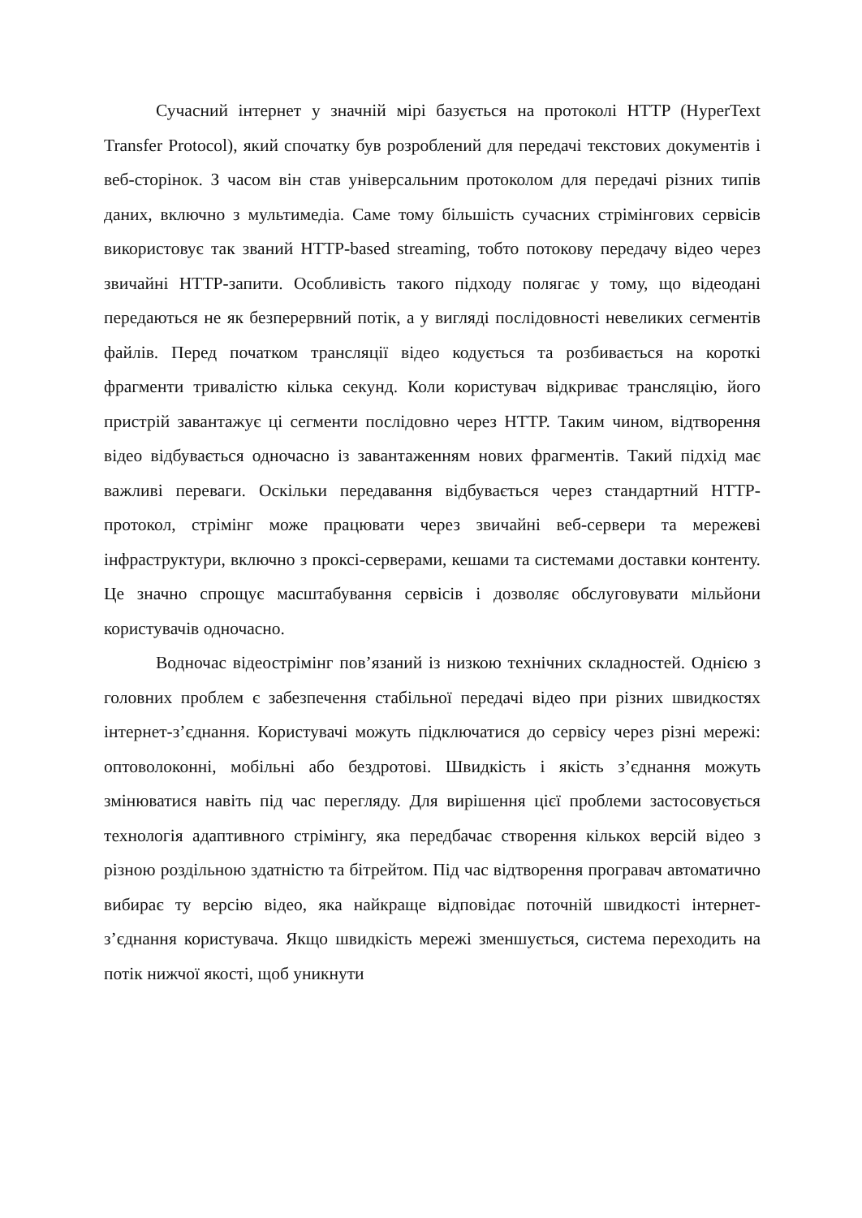Сучасний інтернет у значній мірі базується на протоколі HTTP (HyperText Transfer Protocol), який спочатку був розроблений для передачі текстових документів і веб-сторінок. З часом він став універсальним протоколом для передачі різних типів даних, включно з мультимедіа. Саме тому більшість сучасних стрімінгових сервісів використовує так званий HTTP-based streaming, тобто потокову передачу відео через звичайні HTTP-запити. Особливість такого підходу полягає у тому, що відеодані передаються не як безперервний потік, а у вигляді послідовності невеликих сегментів файлів. Перед початком трансляції відео кодується та розбивається на короткі фрагменти тривалістю кілька секунд. Коли користувач відкриває трансляцію, його пристрій завантажує ці сегменти послідовно через HTTP. Таким чином, відтворення відео відбувається одночасно із завантаженням нових фрагментів. Такий підхід має важливі переваги. Оскільки передавання відбувається через стандартний HTTP-протокол, стрімінг може працювати через звичайні веб-сервери та мережеві інфраструктури, включно з проксі-серверами, кешами та системами доставки контенту. Це значно спрощує масштабування сервісів і дозволяє обслуговувати мільйони користувачів одночасно.
Водночас відеострімінг пов’язаний із низкою технічних складностей. Однією з головних проблем є забезпечення стабільної передачі відео при різних швидкостях інтернет-з’єднання. Користувачі можуть підключатися до сервісу через різні мережі: оптоволоконні, мобільні або бездротові. Швидкість і якість з’єднання можуть змінюватися навіть під час перегляду. Для вирішення цієї проблеми застосовується технологія адаптивного стрімінгу, яка передбачає створення кількох версій відео з різною роздільною здатністю та бітрейтом. Під час відтворення програвач автоматично вибирає ту версію відео, яка найкраще відповідає поточній швидкості інтернет-з’єднання користувача. Якщо швидкість мережі зменшується, система переходить на потік нижчої якості, щоб уникнути